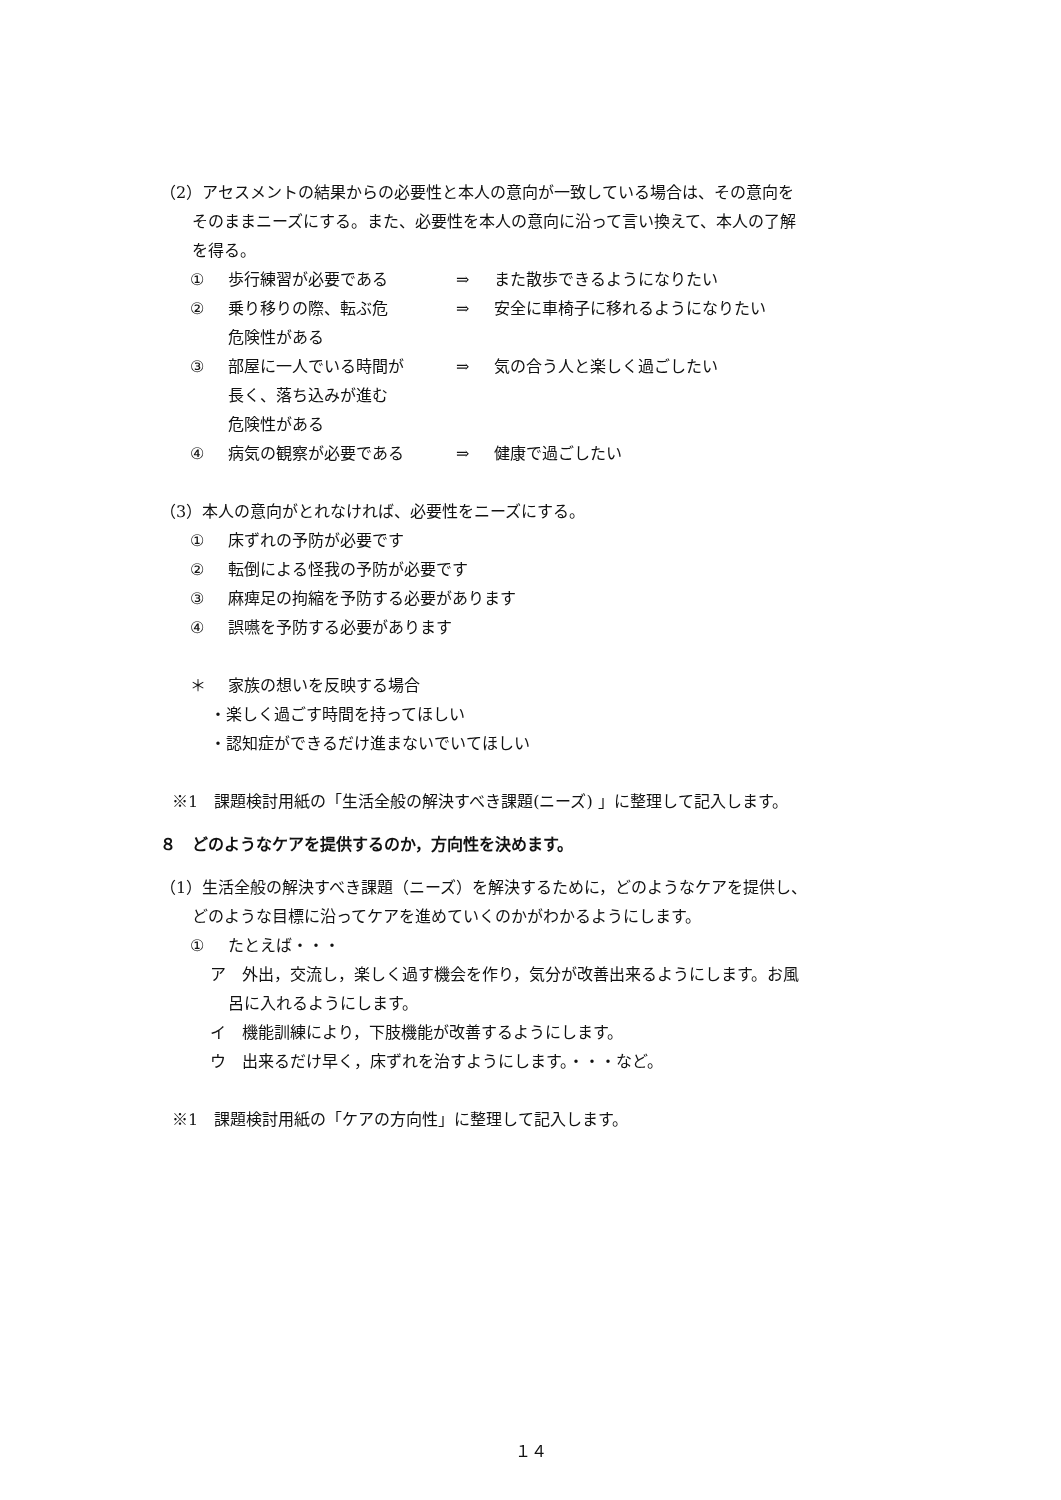（2）アセスメントの結果からの必要性と本人の意向が一致している場合は、その意向を
そのままニーズにする。また、必要性を本人の意向に沿って言い換えて、本人の了解
を得る。
① 歩行練習が必要である ⇒ また散歩できるようになりたい
② 乗り移りの際、転ぶ危
危険性がある ⇒ 安全に車椅子に移れるようになりたい
③ 部屋に一人でいる時間が
長く、落ち込みが進む
危険性がある ⇒ 気の合う人と楽しく過ごしたい
④ 病気の観察が必要である ⇒ 健康で過ごしたい
（3）本人の意向がとれなければ、必要性をニーズにする。
① 床ずれの予防が必要です
② 転倒による怪我の予防が必要です
③ 麻痺足の拘縮を予防する必要があります
④ 誤嚥を予防する必要があります
＊ 家族の想いを反映する場合
・楽しく過ごす時間を持ってほしい
・認知症ができるだけ進まないでいてほしい
※1　課題検討用紙の「生活全般の解決すべき課題(ニーズ) 」に整理して記入します。
８　どのようなケアを提供するのか，方向性を決めます。
（1）生活全般の解決すべき課題（ニーズ）を解決するために，どのようなケアを提供し、
どのような目標に沿ってケアを進めていくのかがわかるようにします。
① たとえば・・・
ア　外出，交流し，楽しく過す機会を作り，気分が改善出来るようにします。お風
呂に入れるようにします。
イ　機能訓練により，下肢機能が改善するようにします。
ウ　出来るだけ早く，床ずれを治すようにします。・・・など。
※1　課題検討用紙の「ケアの方向性」に整理して記入します。
１４